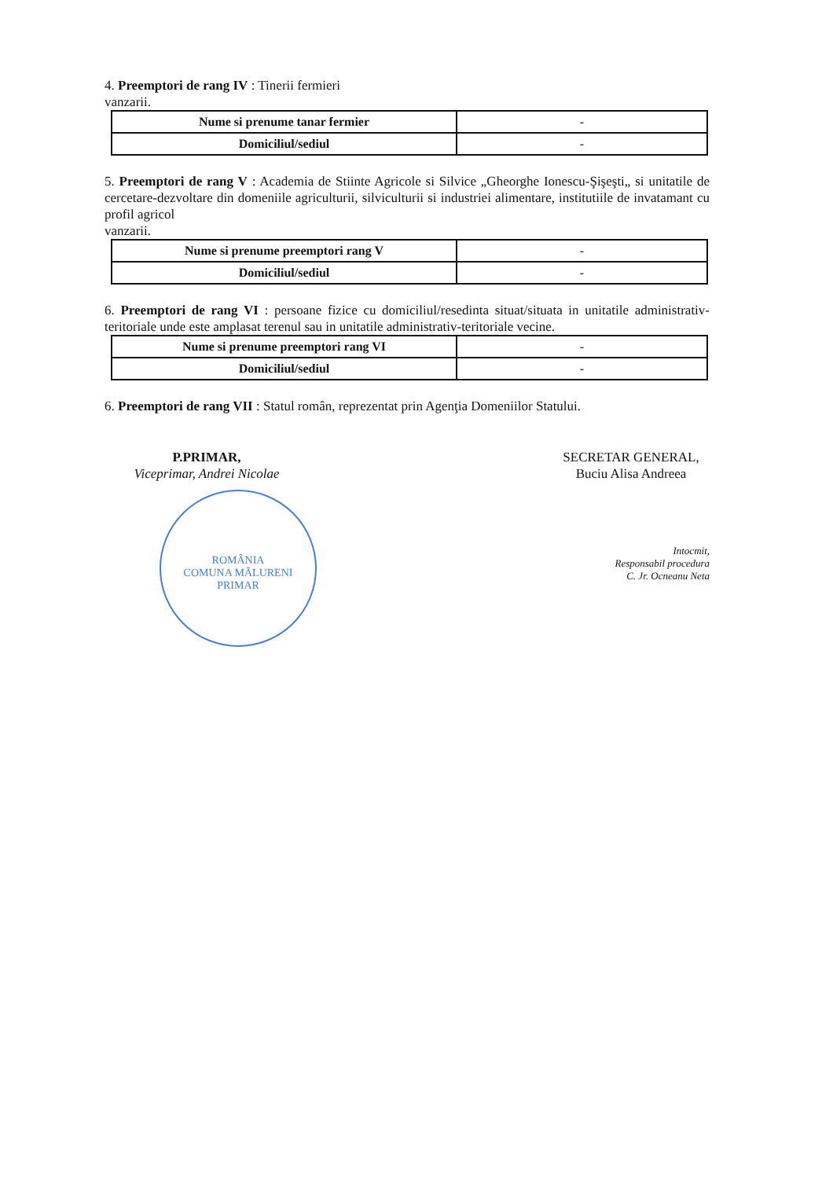4. Preemptori de rang IV : Tinerii fermieri
vanzarii.
| Nume si prenume tanar fermier | - |
| Domiciliul/sediul | - |
5. Preemptori de rang V : Academia de Stiinte Agricole si Silvice „Gheorghe Ionescu-Şişeşti„ si unitatile de cercetare-dezvoltare din domeniile agriculturii, silviculturii si industriei alimentare, institutiile de invatamant cu profil agricol
vanzarii.
| Nume si prenume preemptori rang V | - |
| Domiciliul/sediul | - |
6. Preemptori de rang VI : persoane fizice cu domiciliul/resedinta situat/situata in unitatile administrativ-teritoriale unde este amplasat terenul sau in unitatile administrativ-teritoriale vecine.
| Nume si prenume preemptori rang VI | - |
| Domiciliul/sediul | - |
6. Preemptori de rang VII : Statul român, reprezentat prin Agenţia Domeniilor Statului.
P.PRIMAR,
Viceprimar, Andrei Nicolae
ROMÂNIA
COMUNA MĂLURENI
PRIMAR
SECRETAR GENERAL,
Buciu Alisa Andreea
Intocmit,
Responsabil procedura
C. Jr. Ocneanu Neta